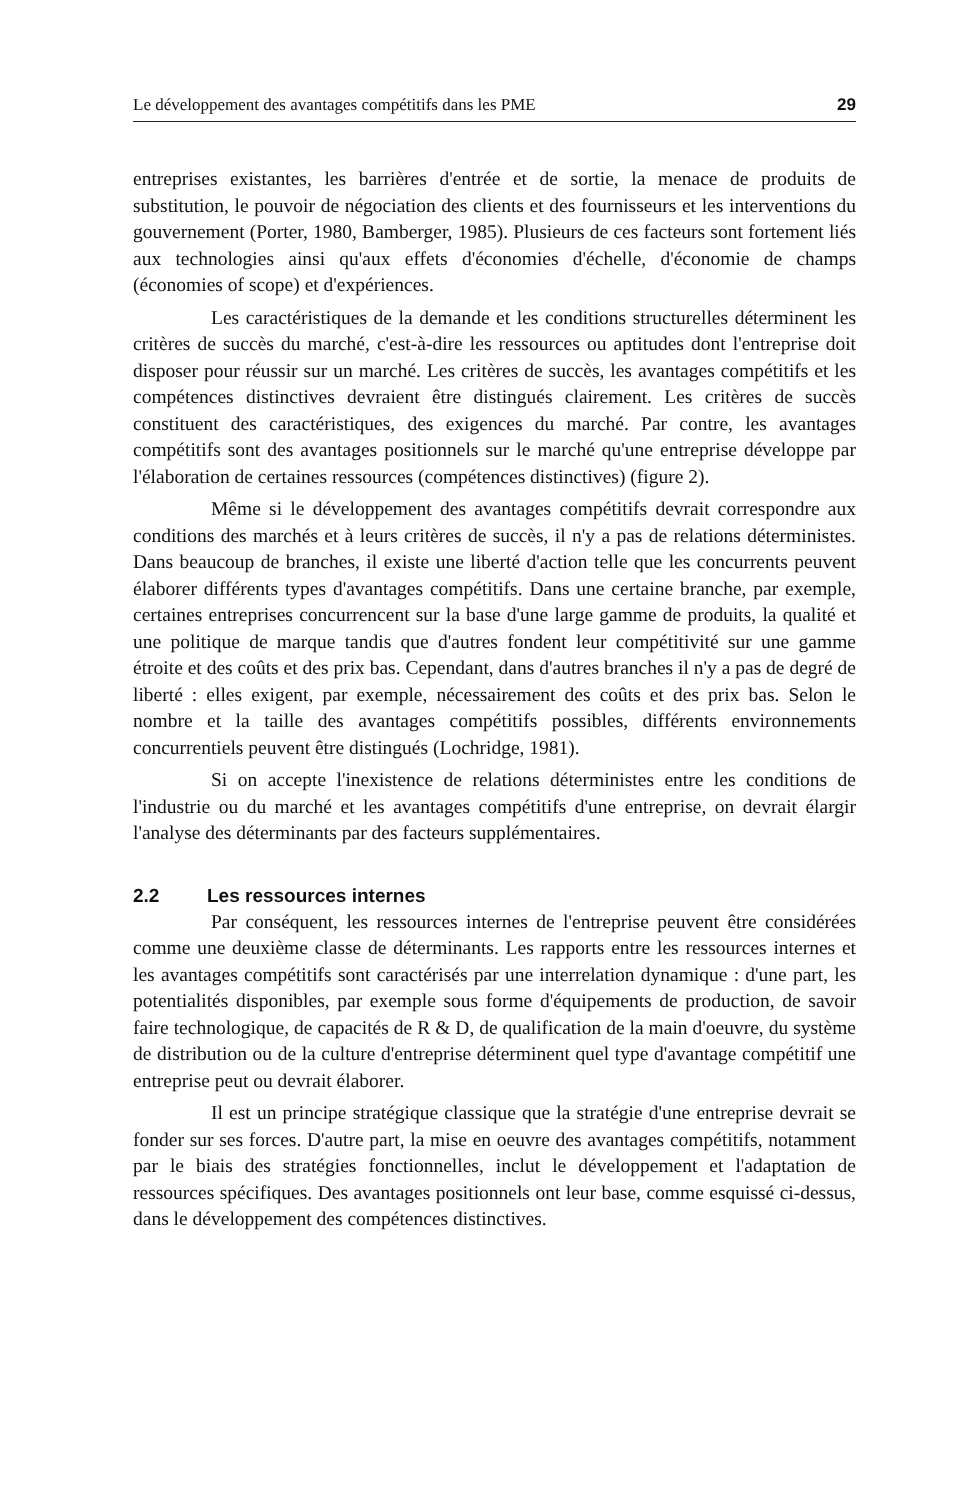Le développement des avantages compétitifs dans les PME 29
entreprises existantes, les barrières d'entrée et de sortie, la menace de produits de substitution, le pouvoir de négociation des clients et des fournisseurs et les interventions du gouvernement (Porter, 1980, Bamberger, 1985). Plusieurs de ces facteurs sont fortement liés aux technologies ainsi qu'aux effets d'économies d'échelle, d'économie de champs (économies of scope) et d'expériences.
Les caractéristiques de la demande et les conditions structurelles déterminent les critères de succès du marché, c'est-à-dire les ressources ou aptitudes dont l'entreprise doit disposer pour réussir sur un marché. Les critères de succès, les avantages compétitifs et les compétences distinctives devraient être distingués clairement. Les critères de succès constituent des caractéristiques, des exigences du marché. Par contre, les avantages compétitifs sont des avantages positionnels sur le marché qu'une entreprise développe par l'élaboration de certaines ressources (compétences distinctives) (figure 2).
Même si le développement des avantages compétitifs devrait correspondre aux conditions des marchés et à leurs critères de succès, il n'y a pas de relations déterministes. Dans beaucoup de branches, il existe une liberté d'action telle que les concurrents peuvent élaborer différents types d'avantages compétitifs. Dans une certaine branche, par exemple, certaines entreprises concurrencent sur la base d'une large gamme de produits, la qualité et une politique de marque tandis que d'autres fondent leur compétitivité sur une gamme étroite et des coûts et des prix bas. Cependant, dans d'autres branches il n'y a pas de degré de liberté : elles exigent, par exemple, nécessairement des coûts et des prix bas. Selon le nombre et la taille des avantages compétitifs possibles, différents environnements concurrentiels peuvent être distingués (Lochridge, 1981).
Si on accepte l'inexistence de relations déterministes entre les conditions de l'industrie ou du marché et les avantages compétitifs d'une entreprise, on devrait élargir l'analyse des déterminants par des facteurs supplémentaires.
2.2 Les ressources internes
Par conséquent, les ressources internes de l'entreprise peuvent être considérées comme une deuxième classe de déterminants. Les rapports entre les ressources internes et les avantages compétitifs sont caractérisés par une interrelation dynamique : d'une part, les potentialités disponibles, par exemple sous forme d'équipements de production, de savoir faire technologique, de capacités de R & D, de qualification de la main d'oeuvre, du système de distribution ou de la culture d'entreprise déterminent quel type d'avantage compétitif une entreprise peut ou devrait élaborer.
Il est un principe stratégique classique que la stratégie d'une entreprise devrait se fonder sur ses forces. D'autre part, la mise en oeuvre des avantages compétitifs, notamment par le biais des stratégies fonctionnelles, inclut le développement et l'adaptation de ressources spécifiques. Des avantages positionnels ont leur base, comme esquissé ci-dessus, dans le développement des compétences distinctives.